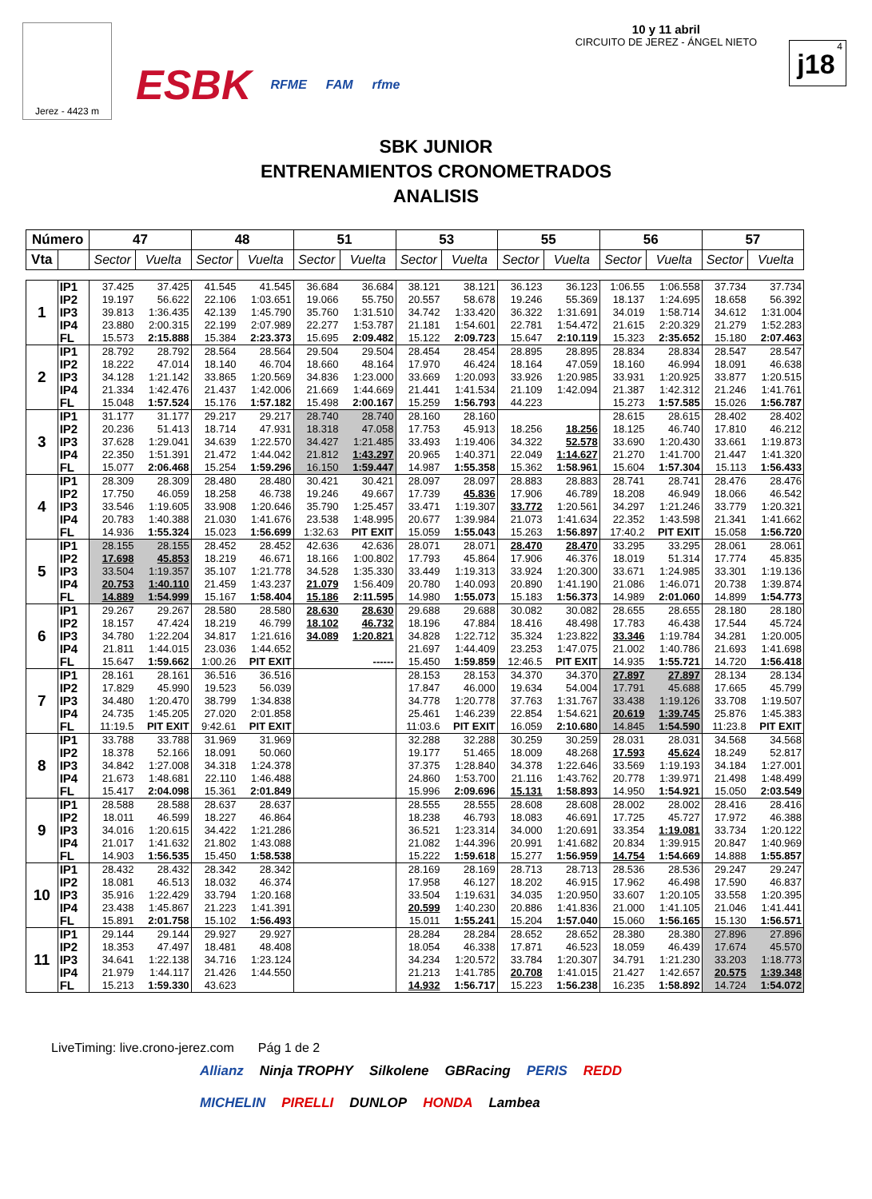Jerez - 4423 m
ESBK RFME FAM rfme
10 y 11 abril
CIRCUITO DE JEREZ - ÁNGEL NIETO
4
j18
SBK JUNIOR
ENTRENAMIENTOS CRONOMETRADOS
ANALISIS
| Número | | 47 | | 48 | | 51 | | 53 | | 55 | | 56 | | 57 | |
| --- | --- | --- | --- | --- | --- | --- | --- | --- | --- | --- | --- | --- | --- | --- | --- |
| Vta | | Sector | Vuelta | Sector | Vuelta | Sector | Vuelta | Sector | Vuelta | Sector | Vuelta | Sector | Vuelta | Sector | Vuelta |
| 1 | IP1 | 37.425 | 37.425 | 41.545 | 41.545 | 36.684 | 36.684 | 38.121 | 38.121 | 36.123 | 36.123 | 1:06.55 | 1:06.558 | 37.734 | 37.734 |
| | IP2 | 19.197 | 56.622 | 22.106 | 1:03.651 | 19.066 | 55.750 | 20.557 | 58.678 | 19.246 | 55.369 | 18.137 | 1:24.695 | 18.658 | 56.392 |
| | IP3 | 39.813 | 1:36.435 | 42.139 | 1:45.790 | 35.760 | 1:31.510 | 34.742 | 1:33.420 | 36.322 | 1:31.691 | 34.019 | 1:58.714 | 34.612 | 1:31.004 |
| | IP4 | 23.880 | 2:00.315 | 22.199 | 2:07.989 | 22.277 | 1:53.787 | 21.181 | 1:54.601 | 22.781 | 1:54.472 | 21.615 | 2:20.329 | 21.279 | 1:52.283 |
| | FL | 15.573 | 2:15.888 | 15.384 | 2:23.373 | 15.695 | 2:09.482 | 15.122 | 2:09.723 | 15.647 | 2:10.119 | 15.323 | 2:35.652 | 15.180 | 2:07.463 |
| 2 | IP1 | 28.792 | 28.792 | 28.564 | 28.564 | 29.504 | 29.504 | 28.454 | 28.454 | 28.895 | 28.895 | 28.834 | 28.834 | 28.547 | 28.547 |
| | IP2 | 18.222 | 47.014 | 18.140 | 46.704 | 18.660 | 48.164 | 17.970 | 46.424 | 18.164 | 47.059 | 18.160 | 46.994 | 18.091 | 46.638 |
| | IP3 | 34.128 | 1:21.142 | 33.865 | 1:20.569 | 34.836 | 1:23.000 | 33.669 | 1:20.093 | 33.926 | 1:20.985 | 33.931 | 1:20.925 | 33.877 | 1:20.515 |
| | IP4 | 21.334 | 1:42.476 | 21.437 | 1:42.006 | 21.669 | 1:44.669 | 21.441 | 1:41.534 | 21.109 | 1:42.094 | 21.387 | 1:42.312 | 21.246 | 1:41.761 |
| | FL | 15.048 | 1:57.524 | 15.176 | 1:57.182 | 15.498 | 2:00.167 | 15.259 | 1:56.793 | 44.223 | | 15.273 | 1:57.585 | 15.026 | 1:56.787 |
| 3 | IP1 | 31.177 | 31.177 | 29.217 | 29.217 | 28.740 | 28.740 | 28.160 | 28.160 | | | 28.615 | 28.615 | 28.402 | 28.402 |
| | IP2 | 20.236 | 51.413 | 18.714 | 47.931 | 18.318 | 47.058 | 17.753 | 45.913 | 18.256 | 18.256 | 18.125 | 46.740 | 17.810 | 46.212 |
| | IP3 | 37.628 | 1:29.041 | 34.639 | 1:22.570 | 34.427 | 1:21.485 | 33.493 | 1:19.406 | 34.322 | 52.578 | 33.690 | 1:20.430 | 33.661 | 1:19.873 |
| | IP4 | 22.350 | 1:51.391 | 21.472 | 1:44.042 | 21.812 | 1:43.297 | 20.965 | 1:40.371 | 22.049 | 1:14.627 | 21.270 | 1:41.700 | 21.447 | 1:41.320 |
| | FL | 15.077 | 2:06.468 | 15.254 | 1:59.296 | 16.150 | 1:59.447 | 14.987 | 1:55.358 | 15.362 | 1:58.961 | 15.604 | 1:57.304 | 15.113 | 1:56.433 |
| 4 | IP1 | 28.309 | 28.309 | 28.480 | 28.480 | 30.421 | 30.421 | 28.097 | 28.097 | 28.883 | 28.883 | 28.741 | 28.741 | 28.476 | 28.476 |
| | IP2 | 17.750 | 46.059 | 18.258 | 46.738 | 19.246 | 49.667 | 17.739 | 45.836 | 17.906 | 46.789 | 18.208 | 46.949 | 18.066 | 46.542 |
| | IP3 | 33.546 | 1:19.605 | 33.908 | 1:20.646 | 35.790 | 1:25.457 | 33.471 | 1:19.307 | 33.772 | 1:20.561 | 34.297 | 1:21.246 | 33.779 | 1:20.321 |
| | IP4 | 20.783 | 1:40.388 | 21.030 | 1:41.676 | 23.538 | 1:48.995 | 20.677 | 1:39.984 | 21.073 | 1:41.634 | 22.352 | 1:43.598 | 21.341 | 1:41.662 |
| | FL | 14.936 | 1:55.324 | 15.023 | 1:56.699 | 1:32.63 | PIT EXIT | 15.059 | 1:55.043 | 15.263 | 1:56.897 | 17:40.2 | PIT EXIT | 15.058 | 1:56.720 |
| 5 | IP1 | 28.155 | 28.155 | 28.452 | 28.452 | 42.636 | 42.636 | 28.071 | 28.071 | 28.470 | 28.470 | 33.295 | 33.295 | 28.061 | 28.061 |
| | IP2 | 17.698 | 45.853 | 18.219 | 46.671 | 18.166 | 1:00.802 | 17.793 | 45.864 | 17.906 | 46.376 | 18.019 | 51.314 | 17.774 | 45.835 |
| | IP3 | 33.504 | 1:19.357 | 35.107 | 1:21.778 | 34.528 | 1:35.330 | 33.449 | 1:19.313 | 33.924 | 1:20.300 | 33.671 | 1:24.985 | 33.301 | 1:19.136 |
| | IP4 | 20.753 | 1:40.110 | 21.459 | 1:43.237 | 21.079 | 1:56.409 | 20.780 | 1:40.093 | 20.890 | 1:41.190 | 21.086 | 1:46.071 | 20.738 | 1:39.874 |
| | FL | 14.889 | 1:54.999 | 15.167 | 1:58.404 | 15.186 | 2:11.595 | 14.980 | 1:55.073 | 15.183 | 1:56.373 | 14.989 | 2:01.060 | 14.899 | 1:54.773 |
| 6 | IP1 | 29.267 | 29.267 | 28.580 | 28.580 | 28.630 | 28.630 | 29.688 | 29.688 | 30.082 | 30.082 | 28.655 | 28.655 | 28.180 | 28.180 |
| | IP2 | 18.157 | 47.424 | 18.219 | 46.799 | 18.102 | 46.732 | 18.196 | 47.884 | 18.416 | 48.498 | 17.783 | 46.438 | 17.544 | 45.724 |
| | IP3 | 34.780 | 1:22.204 | 34.817 | 1:21.616 | 34.089 | 1:20.821 | 34.828 | 1:22.712 | 35.324 | 1:23.822 | 33.346 | 1:19.784 | 34.281 | 1:20.005 |
| | IP4 | 21.811 | 1:44.015 | 23.036 | 1:44.652 | | | 21.697 | 1:44.409 | 23.253 | 1:47.075 | 21.002 | 1:40.786 | 21.693 | 1:41.698 |
| | FL | 15.647 | 1:59.662 | 1:00.26 | PIT EXIT | | ------ | 15.450 | 1:59.859 | 12:46.5 | PIT EXIT | 14.935 | 1:55.721 | 14.720 | 1:56.418 |
| 7 | IP1 | 28.161 | 28.161 | 36.516 | 36.516 | | | 28.153 | 28.153 | 34.370 | 34.370 | 27.897 | 27.897 | 28.134 | 28.134 |
| | IP2 | 17.829 | 45.990 | 19.523 | 56.039 | | | 17.847 | 46.000 | 19.634 | 54.004 | 17.791 | 45.688 | 17.665 | 45.799 |
| | IP3 | 34.480 | 1:20.470 | 38.799 | 1:34.838 | | | 34.778 | 1:20.778 | 37.763 | 1:31.767 | 33.438 | 1:19.126 | 33.708 | 1:19.507 |
| | IP4 | 24.735 | 1:45.205 | 27.020 | 2:01.858 | | | 25.461 | 1:46.239 | 22.854 | 1:54.621 | 20.619 | 1:39.745 | 25.876 | 1:45.383 |
| | FL | 11:19.5 | PIT EXIT | 9:42.61 | PIT EXIT | | | 11:03.6 | PIT EXIT | 16.059 | 2:10.680 | 14.845 | 1:54.590 | 11:23.8 | PIT EXIT |
| 8 | IP1 | 33.788 | 33.788 | 31.969 | 31.969 | | | 32.288 | 32.288 | 30.259 | 30.259 | 28.031 | 28.031 | 34.568 | 34.568 |
| | IP2 | 18.378 | 52.166 | 18.091 | 50.060 | | | 19.177 | 51.465 | 18.009 | 48.268 | 17.593 | 45.624 | 18.249 | 52.817 |
| | IP3 | 34.842 | 1:27.008 | 34.318 | 1:24.378 | | | 37.375 | 1:28.840 | 34.378 | 1:22.646 | 33.569 | 1:19.193 | 34.184 | 1:27.001 |
| | IP4 | 21.673 | 1:48.681 | 22.110 | 1:46.488 | | | 24.860 | 1:53.700 | 21.116 | 1:43.762 | 20.778 | 1:39.971 | 21.498 | 1:48.499 |
| | FL | 15.417 | 2:04.098 | 15.361 | 2:01.849 | | | 15.996 | 2:09.696 | 15.131 | 1:58.893 | 14.950 | 1:54.921 | 15.050 | 2:03.549 |
| 9 | IP1 | 28.588 | 28.588 | 28.637 | 28.637 | | | 28.555 | 28.555 | 28.608 | 28.608 | 28.002 | 28.002 | 28.416 | 28.416 |
| | IP2 | 18.011 | 46.599 | 18.227 | 46.864 | | | 18.238 | 46.793 | 18.083 | 46.691 | 17.725 | 45.727 | 17.972 | 46.388 |
| | IP3 | 34.016 | 1:20.615 | 34.422 | 1:21.286 | | | 36.521 | 1:23.314 | 34.000 | 1:20.691 | 33.354 | 1:19.081 | 33.734 | 1:20.122 |
| | IP4 | 21.017 | 1:41.632 | 21.802 | 1:43.088 | | | 21.082 | 1:44.396 | 20.991 | 1:41.682 | 20.834 | 1:39.915 | 20.847 | 1:40.969 |
| | FL | 14.903 | 1:56.535 | 15.450 | 1:58.538 | | | 15.222 | 1:59.618 | 15.277 | 1:56.959 | 14.754 | 1:54.669 | 14.888 | 1:55.857 |
| 10 | IP1 | 28.432 | 28.432 | 28.342 | 28.342 | | | 28.169 | 28.169 | 28.713 | 28.713 | 28.536 | 28.536 | 29.247 | 29.247 |
| | IP2 | 18.081 | 46.513 | 18.032 | 46.374 | | | 17.958 | 46.127 | 18.202 | 46.915 | 17.962 | 46.498 | 17.590 | 46.837 |
| | IP3 | 35.916 | 1:22.429 | 33.794 | 1:20.168 | | | 33.504 | 1:19.631 | 34.035 | 1:20.950 | 33.607 | 1:20.105 | 33.558 | 1:20.395 |
| | IP4 | 23.438 | 1:45.867 | 21.223 | 1:41.391 | | | 20.599 | 1:40.230 | 20.886 | 1:41.836 | 21.000 | 1:41.105 | 21.046 | 1:41.441 |
| | FL | 15.891 | 2:01.758 | 15.102 | 1:56.493 | | | 15.011 | 1:55.241 | 15.204 | 1:57.040 | 15.060 | 1:56.165 | 15.130 | 1:56.571 |
| 11 | IP1 | 29.144 | 29.144 | 29.927 | 29.927 | | | 28.284 | 28.284 | 28.652 | 28.652 | 28.380 | 28.380 | 27.896 | 27.896 |
| | IP2 | 18.353 | 47.497 | 18.481 | 48.408 | | | 18.054 | 46.338 | 17.871 | 46.523 | 18.059 | 46.439 | 17.674 | 45.570 |
| | IP3 | 34.641 | 1:22.138 | 34.716 | 1:23.124 | | | 34.234 | 1:20.572 | 33.784 | 1:20.307 | 34.791 | 1:21.230 | 33.203 | 1:18.773 |
| | IP4 | 21.979 | 1:44.117 | 21.426 | 1:44.550 | | | 21.213 | 1:41.785 | 20.708 | 1:41.015 | 21.427 | 1:42.657 | 20.575 | 1:39.348 |
| | FL | 15.213 | 1:59.330 | 43.623 | | | | 14.932 | 1:56.717 | 15.223 | 1:56.238 | 16.235 | 1:58.892 | 14.724 | 1:54.072 |
LiveTiming: live.crono-jerez.com
Pág 1 de 2
Allianz Ninja TROPHY Silkolene GBRacing PERIS REDD MICHELIN PIRELLI DUNLOP HONDA Lambea